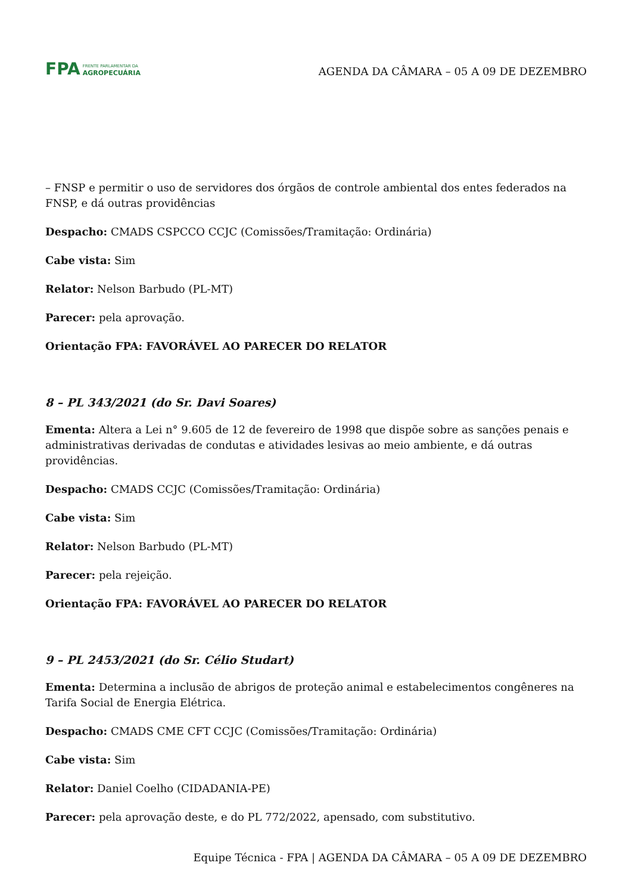FPA
FRENTE PARLAMENTAR DA
AGROPECUÁRIA
AGENDA DA CÂMARA – 05 A 09 DE DEZEMBRO
– FNSP e permitir o uso de servidores dos órgãos de controle ambiental dos entes federados na FNSP, e dá outras providências
Despacho: CMADS CSPCCO CCJC (Comissões/Tramitação: Ordinária)
Cabe vista: Sim
Relator: Nelson Barbudo (PL-MT)
Parecer: pela aprovação.
Orientação FPA: FAVORÁVEL AO PARECER DO RELATOR
8 – PL 343/2021 (do Sr. Davi Soares)
Ementa: Altera a Lei n° 9.605 de 12 de fevereiro de 1998 que dispõe sobre as sanções penais e administrativas derivadas de condutas e atividades lesivas ao meio ambiente, e dá outras providências.
Despacho: CMADS CCJC (Comissões/Tramitação: Ordinária)
Cabe vista: Sim
Relator: Nelson Barbudo (PL-MT)
Parecer: pela rejeição.
Orientação FPA: FAVORÁVEL AO PARECER DO RELATOR
9 – PL 2453/2021 (do Sr. Célio Studart)
Ementa: Determina a inclusão de abrigos de proteção animal e estabelecimentos congêneres na Tarifa Social de Energia Elétrica.
Despacho: CMADS CME CFT CCJC (Comissões/Tramitação: Ordinária)
Cabe vista: Sim
Relator: Daniel Coelho (CIDADANIA-PE)
Parecer: pela aprovação deste, e do PL 772/2022, apensado, com substitutivo.
Equipe Técnica - FPA | AGENDA DA CÂMARA – 05 A 09 DE DEZEMBRO